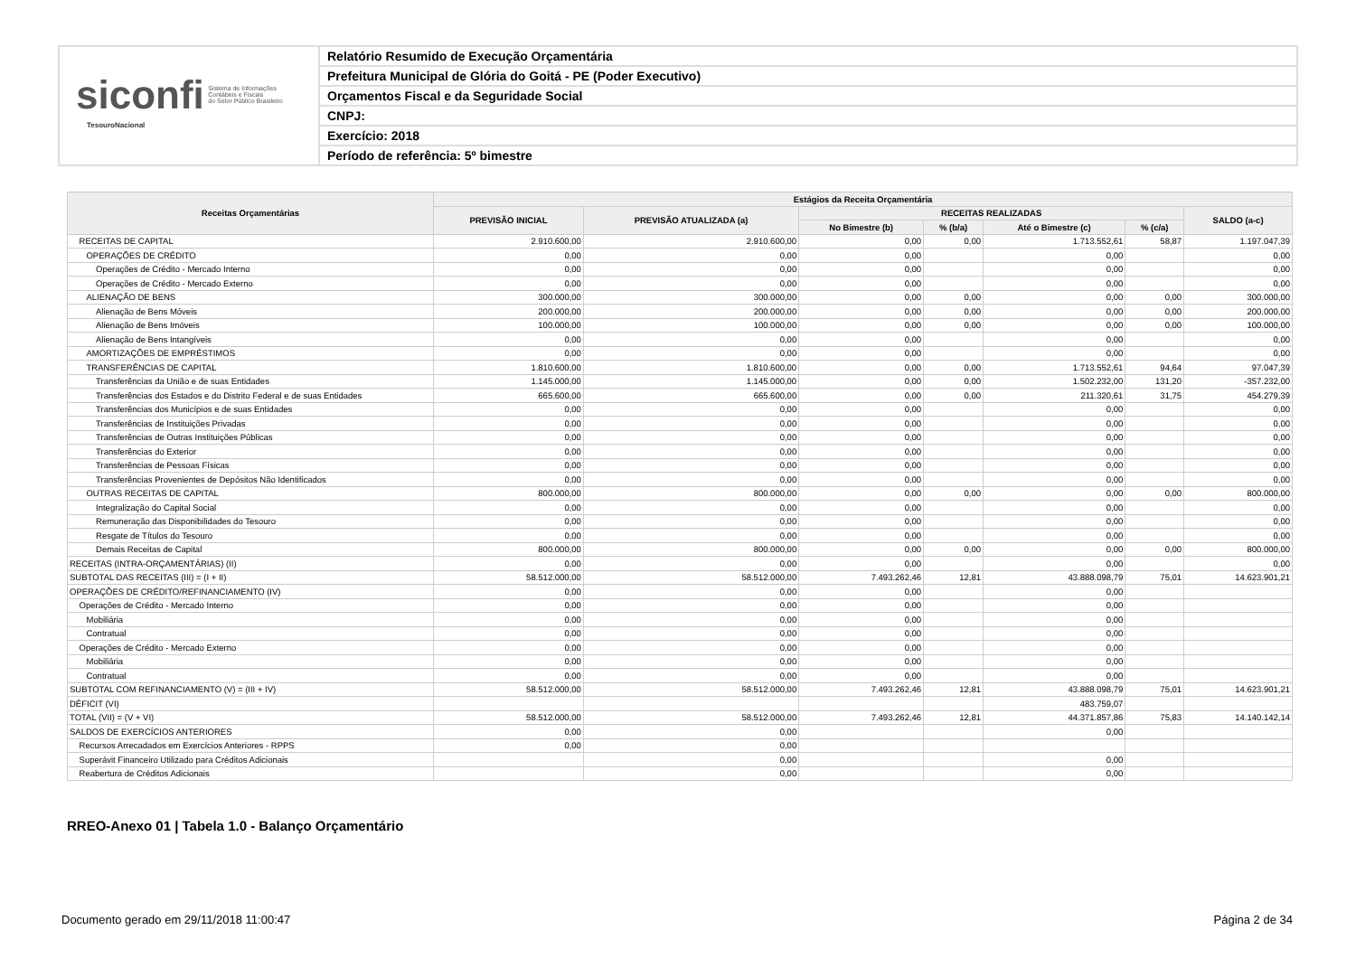siconfi Sistema de Informações
Contábeis e Fiscais
do Setor Público Brasileiro
TesouroNacional
Relatório Resumido de Execução Orçamentária
Prefeitura Municipal de Glória do Goitá - PE (Poder Executivo)
Orçamentos Fiscal e da Seguridade Social
CNPJ:
Exercício: 2018
Período de referência: 5º bimestre
| Receitas Orçamentárias | Estágios da Receita Orçamentária | | | | | | |
| --- | --- | --- | --- | --- | --- | --- | --- |
| | PREVISÃO INICIAL | PREVISÃO ATUALIZADA (a) | RECEITAS REALIZADAS | | | | SALDO (a-c) |
| | | | No Bimestre (b) | % (b/a) | Até o Bimestre (c) | % (c/a) | |
| RECEITAS DE CAPITAL | 2.910.600,00 | 2.910.600,00 | 0,00 | 0,00 | 1.713.552,61 | 58,87 | 1.197.047,39 |
| OPERAÇÕES DE CRÉDITO | 0,00 | 0,00 | 0,00 | | 0,00 | | 0,00 |
| Operações de Crédito - Mercado Interno | 0,00 | 0,00 | 0,00 | | 0,00 | | 0,00 |
| Operações de Crédito - Mercado Externo | 0,00 | 0,00 | 0,00 | | 0,00 | | 0,00 |
| ALIENAÇÃO DE BENS | 300.000,00 | 300.000,00 | 0,00 | 0,00 | 0,00 | 0,00 | 300.000,00 |
| Alienação de Bens Móveis | 200.000,00 | 200.000,00 | 0,00 | 0,00 | 0,00 | 0,00 | 200.000,00 |
| Alienação de Bens Imóveis | 100.000,00 | 100.000,00 | 0,00 | 0,00 | 0,00 | 0,00 | 100.000,00 |
| Alienação de Bens Intangíveis | 0,00 | 0,00 | 0,00 | | 0,00 | | 0,00 |
| AMORTIZAÇÕES DE EMPRÉSTIMOS | 0,00 | 0,00 | 0,00 | | 0,00 | | 0,00 |
| TRANSFERÊNCIAS DE CAPITAL | 1.810.600,00 | 1.810.600,00 | 0,00 | 0,00 | 1.713.552,61 | 94,64 | 97.047,39 |
| Transferências da União e de suas Entidades | 1.145.000,00 | 1.145.000,00 | 0,00 | 0,00 | 1.502.232,00 | 131,20 | -357.232,00 |
| Transferências dos Estados e do Distrito Federal e de suas Entidades | 665.600,00 | 665.600,00 | 0,00 | 0,00 | 211.320,61 | 31,75 | 454.279,39 |
| Transferências dos Municípios e de suas Entidades | 0,00 | 0,00 | 0,00 | | 0,00 | | 0,00 |
| Transferências de Instituições Privadas | 0,00 | 0,00 | 0,00 | | 0,00 | | 0,00 |
| Transferências de Outras Instituições Públicas | 0,00 | 0,00 | 0,00 | | 0,00 | | 0,00 |
| Transferências do Exterior | 0,00 | 0,00 | 0,00 | | 0,00 | | 0,00 |
| Transferências de Pessoas Físicas | 0,00 | 0,00 | 0,00 | | 0,00 | | 0,00 |
| Transferências Provenientes de Depósitos Não Identificados | 0,00 | 0,00 | 0,00 | | 0,00 | | 0,00 |
| OUTRAS RECEITAS DE CAPITAL | 800.000,00 | 800.000,00 | 0,00 | 0,00 | 0,00 | 0,00 | 800.000,00 |
| Integralização do Capital Social | 0,00 | 0,00 | 0,00 | | 0,00 | | 0,00 |
| Remuneração das Disponibilidades do Tesouro | 0,00 | 0,00 | 0,00 | | 0,00 | | 0,00 |
| Resgate de Títulos do Tesouro | 0,00 | 0,00 | 0,00 | | 0,00 | | 0,00 |
| Demais Receitas de Capital | 800.000,00 | 800.000,00 | 0,00 | 0,00 | 0,00 | 0,00 | 800.000,00 |
| RECEITAS (INTRA-ORÇAMENTÁRIAS) (II) | 0,00 | 0,00 | 0,00 | | 0,00 | | 0,00 |
| SUBTOTAL DAS RECEITAS (III) = (I + II) | 58.512.000,00 | 58.512.000,00 | 7.493.262,46 | 12,81 | 43.888.098,79 | 75,01 | 14.623.901,21 |
| OPERAÇÕES DE CRÉDITO/REFINANCIAMENTO (IV) | 0,00 | 0,00 | 0,00 | | 0,00 | | |
| Operações de Crédito - Mercado Interno | 0,00 | 0,00 | 0,00 | | 0,00 | | |
| Mobiliária | 0,00 | 0,00 | 0,00 | | 0,00 | | |
| Contratual | 0,00 | 0,00 | 0,00 | | 0,00 | | |
| Operações de Crédito - Mercado Externo | 0,00 | 0,00 | 0,00 | | 0,00 | | |
| Mobiliária | 0,00 | 0,00 | 0,00 | | 0,00 | | |
| Contratual | 0,00 | 0,00 | 0,00 | | 0,00 | | |
| SUBTOTAL COM REFINANCIAMENTO (V) = (III + IV) | 58.512.000,00 | 58.512.000,00 | 7.493.262,46 | 12,81 | 43.888.098,79 | 75,01 | 14.623.901,21 |
| DÉFICIT (VI) | | | | | 483.759,07 | | |
| TOTAL (VII) = (V + VI) | 58.512.000,00 | 58.512.000,00 | 7.493.262,46 | 12,81 | 44.371.857,86 | 75,83 | 14.140.142,14 |
| SALDOS DE EXERCÍCIOS ANTERIORES | 0,00 | 0,00 | | | 0,00 | | |
| Recursos Arrecadados em Exercícios Anteriores - RPPS | 0,00 | 0,00 | | | | | |
| Superávit Financeiro Utilizado para Créditos Adicionais | | 0,00 | | | 0,00 | | |
| Reabertura de Créditos Adicionais | | 0,00 | | | 0,00 | | |
RREO-Anexo 01 | Tabela 1.0 - Balanço Orçamentário
Documento gerado em 29/11/2018 11:00:47
Página 2 de 34